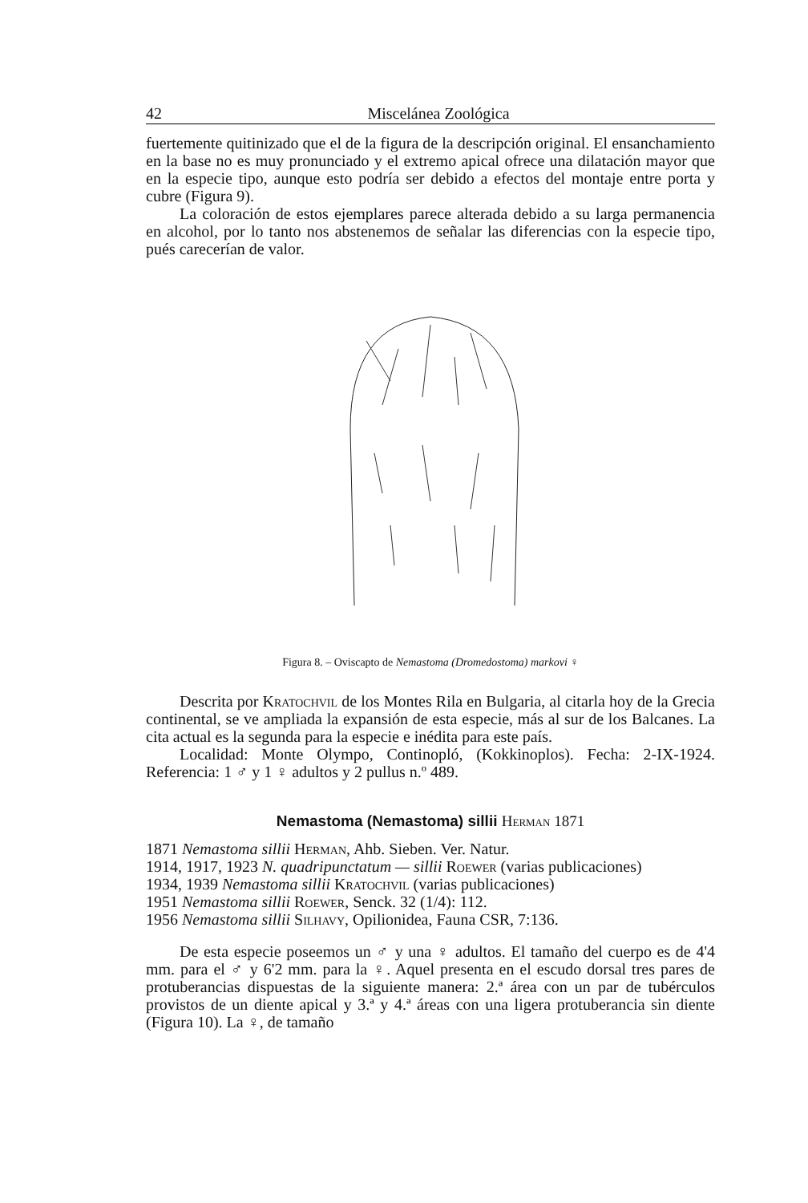42 Miscelánea Zoológica
fuertemente quitinizado que el de la figura de la descripción original. El ensanchamiento en la base no es muy pronunciado y el extremo apical ofrece una dilatación mayor que en la especie tipo, aunque esto podría ser debido a efectos del montaje entre porta y cubre (Figura 9).
La coloración de estos ejemplares parece alterada debido a su larga permanencia en alcohol, por lo tanto nos abstenemos de señalar las diferencias con la especie tipo, pués carecerían de valor.
Figura 8. – Oviscapto de Nemastoma (Dromedostoma) markovi ♀
Descrita por Kratochvil de los Montes Rila en Bulgaria, al citarla hoy de la Grecia continental, se ve ampliada la expansión de esta especie, más al sur de los Balcanes. La cita actual es la segunda para la especie e inédita para este país.
Localidad: Monte Olympo, Continopló, (Kokkinoplos). Fecha: 2-IX-1924. Referencia: 1 ♂ y 1 ♀ adultos y 2 pullus n.º 489.
Nemastoma (Nemastoma) sillii Herman 1871
1871 Nemastoma sillii Herman, Ahb. Sieben. Ver. Natur.
1914, 1917, 1923 N. quadripunctatum — sillii Roewer (varias publicaciones)
1934, 1939 Nemastoma sillii Kratochvil (varias publicaciones)
1951 Nemastoma sillii Roewer, Senck. 32 (1/4): 112.
1956 Nemastoma sillii Silhavy, Opilionidea, Fauna CSR, 7:136.
De esta especie poseemos un ♂ y una ♀ adultos. El tamaño del cuerpo es de 4'4 mm. para el ♂ y 6'2 mm. para la ♀. Aquel presenta en el escudo dorsal tres pares de protuberancias dispuestas de la siguiente manera: 2.ª área con un par de tubérculos provistos de un diente apical y 3.ª y 4.ª áreas con una ligera protuberancia sin diente (Figura 10). La ♀, de tamaño